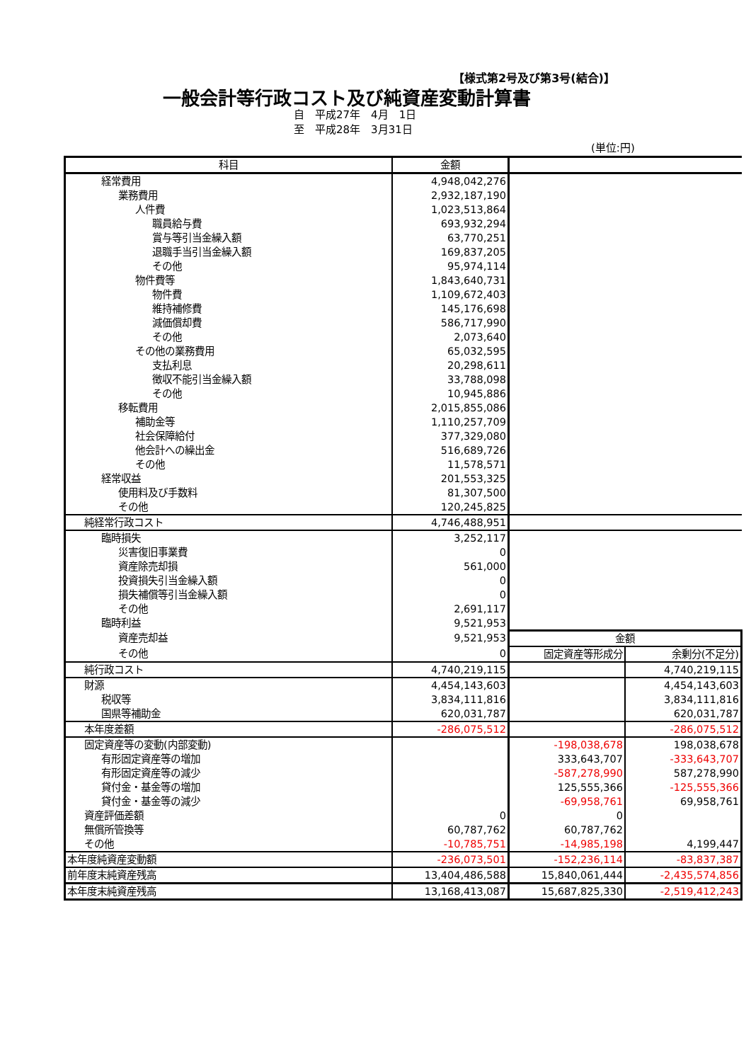【様式第2号及び第3号(結合)】
一般会計等行政コスト及び純資産変動計算書
自　平成27年　4月　1日
至　平成28年　3月31日
(単位:円)
| 科目 | 金額 | | |
| 経常費用 | 4,948,042,276 | | |
| 業務費用 | 2,932,187,190 | | |
| 人件費 | 1,023,513,864 | | |
| 職員給与費 | 693,932,294 | | |
| 賞与等引当金繰入額 | 63,770,251 | | |
| 退職手当引当金繰入額 | 169,837,205 | | |
| その他 | 95,974,114 | | |
| 物件費等 | 1,843,640,731 | | |
| 物件費 | 1,109,672,403 | | |
| 維持補修費 | 145,176,698 | | |
| 減価償却費 | 586,717,990 | | |
| その他 | 2,073,640 | | |
| その他の業務費用 | 65,032,595 | | |
| 支払利息 | 20,298,611 | | |
| 徴収不能引当金繰入額 | 33,788,098 | | |
| その他 | 10,945,886 | | |
| 移転費用 | 2,015,855,086 | | |
| 補助金等 | 1,110,257,709 | | |
| 社会保障給付 | 377,329,080 | | |
| 他会計への繰出金 | 516,689,726 | | |
| その他 | 11,578,571 | | |
| 経常収益 | 201,553,325 | | |
| 使用料及び手数料 | 81,307,500 | | |
| その他 | 120,245,825 | | |
| 純経常行政コスト | 4,746,488,951 | | |
| 臨時損失 | 3,252,117 | | |
| 災害復旧事業費 | 0 | | |
| 資産除売却損 | 561,000 | | |
| 投資損失引当金繰入額 | 0 | | |
| 損失補償等引当金繰入額 | 0 | | |
| その他 | 2,691,117 | | |
| 臨時利益 | 9,521,953 | | |
| 資産売却益 | 9,521,953 | 金額 | |
| その他 | 0 | 固定資産等形成分 | 余剰分(不足分) |
| 純行政コスト | 4,740,219,115 | | 4,740,219,115 |
| 財源 | 4,454,143,603 | | 4,454,143,603 |
| 税収等 | 3,834,111,816 | | 3,834,111,816 |
| 国県等補助金 | 620,031,787 | | 620,031,787 |
| 本年度差額 | -286,075,512 | | -286,075,512 |
| 固定資産等の変動(内部変動) | | -198,038,678 | 198,038,678 |
| 有形固定資産等の増加 | | 333,643,707 | -333,643,707 |
| 有形固定資産等の減少 | | -587,278,990 | 587,278,990 |
| 貸付金・基金等の増加 | | 125,555,366 | -125,555,366 |
| 貸付金・基金等の減少 | | -69,958,761 | 69,958,761 |
| 資産評価差額 | 0 | 0 | |
| 無償所管換等 | 60,787,762 | 60,787,762 | |
| その他 | -10,785,751 | -14,985,198 | 4,199,447 |
| 本年度純資産変動額 | -236,073,501 | -152,236,114 | -83,837,387 |
| 前年度末純資産残高 | 13,404,486,588 | 15,840,061,444 | -2,435,574,856 |
| 本年度末純資産残高 | 13,168,413,087 | 15,687,825,330 | -2,519,412,243 |